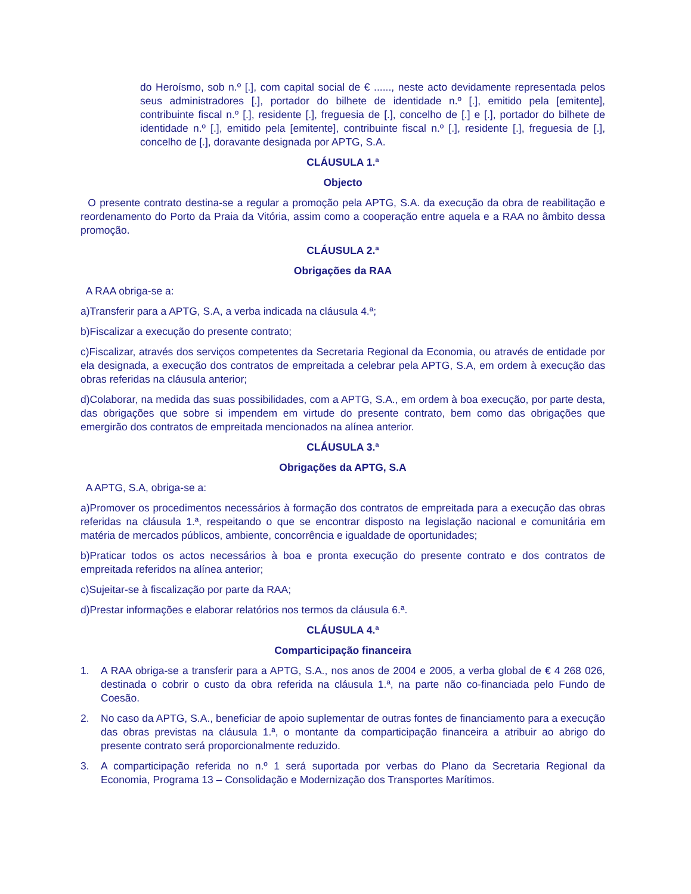do Heroísmo, sob n.º [.], com capital social de € ......, neste acto devidamente representada pelos seus administradores [.], portador do bilhete de identidade n.º [.], emitido pela [emitente], contribuinte fiscal n.º [.], residente [.], freguesia de [.], concelho de [.] e [.], portador do bilhete de identidade n.º [.], emitido pela [emitente], contribuinte fiscal n.º [.], residente [.], freguesia de [.], concelho de [.], doravante designada por APTG, S.A.
CLÁUSULA 1.ª
Objecto
O presente contrato destina-se a regular a promoção pela APTG, S.A. da execução da obra de reabilitação e reordenamento do Porto da Praia da Vitória, assim como a cooperação entre aquela e a RAA no âmbito dessa promoção.
CLÁUSULA 2.ª
Obrigações da RAA
A RAA obriga-se a:
a)Transferir para a APTG, S.A, a verba indicada na cláusula 4.ª;
b)Fiscalizar a execução do presente contrato;
c)Fiscalizar, através dos serviços competentes da Secretaria Regional da Economia, ou através de entidade por ela designada, a execução dos contratos de empreitada a celebrar pela APTG, S.A, em ordem à execução das obras referidas na cláusula anterior;
d)Colaborar, na medida das suas possibilidades, com a APTG, S.A., em ordem à boa execução, por parte desta, das obrigações que sobre si impendem em virtude do presente contrato, bem como das obrigações que emergirão dos contratos de empreitada mencionados na alínea anterior.
CLÁUSULA 3.ª
Obrigações da APTG, S.A
A APTG, S.A, obriga-se a:
a)Promover os procedimentos necessários à formação dos contratos de empreitada para a execução das obras referidas na cláusula 1.ª, respeitando o que se encontrar disposto na legislação nacional e comunitária em matéria de mercados públicos, ambiente, concorrência e igualdade de oportunidades;
b)Praticar todos os actos necessários à boa e pronta execução do presente contrato e dos contratos de empreitada referidos na alínea anterior;
c)Sujeitar-se à fiscalização por parte da RAA;
d)Prestar informações e elaborar relatórios nos termos da cláusula 6.ª.
CLÁUSULA 4.ª
Comparticipação financeira
1. A RAA obriga-se a transferir para a APTG, S.A., nos anos de 2004 e 2005, a verba global de € 4 268 026, destinada o cobrir o custo da obra referida na cláusula 1.ª, na parte não co-financiada pelo Fundo de Coesão.
2. No caso da APTG, S.A., beneficiar de apoio suplementar de outras fontes de financiamento para a execução das obras previstas na cláusula 1.ª, o montante da comparticipação financeira a atribuir ao abrigo do presente contrato será proporcionalmente reduzido.
3. A comparticipação referida no n.º 1 será suportada por verbas do Plano da Secretaria Regional da Economia, Programa 13 – Consolidação e Modernização dos Transportes Marítimos.